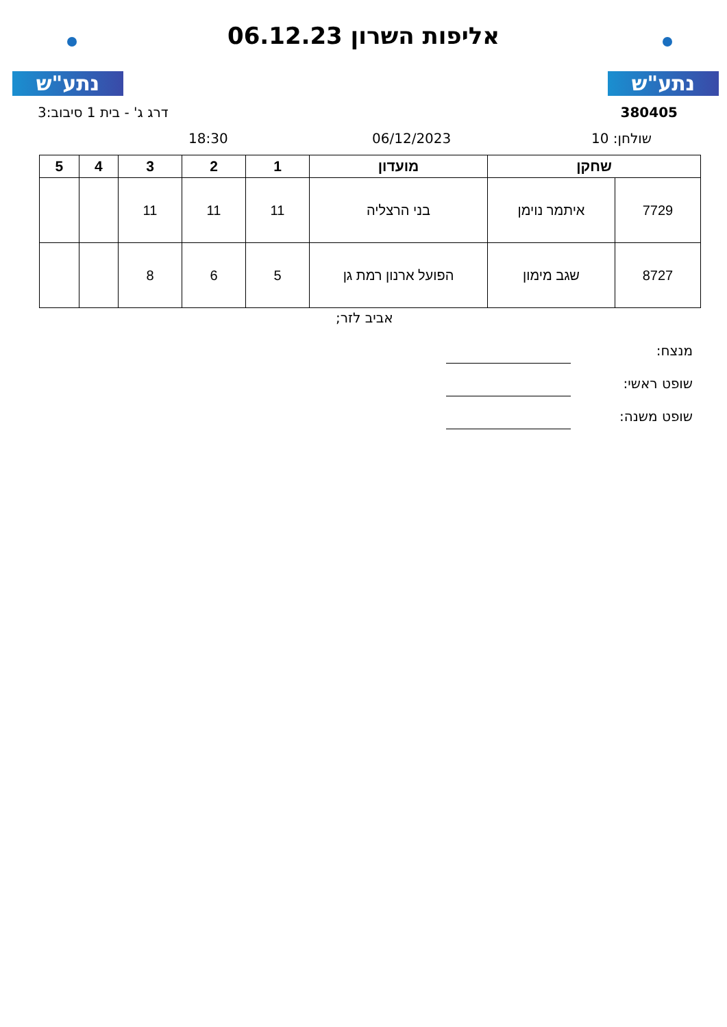נתע"ש נתע"ש
אליפות השרון 06.12.23
380405 דרג ג' - בית 1 סיבוב:3
שולחן: 10 06/12/2023
18:30
| שחקן | | מועדון | 1 | 2 | 3 | 4 | 5 |
| --- | --- | --- | --- | --- | --- | --- | --- |
| 7729 | איתמר נוימן | בני הרצליה | 11 | 11 | 11 | | |
| 8727 | שגב מימון | הפועל ארנון רמת גן | 5 | 6 | 8 | | |
אביב לזר;
מנצח:
שופט ראשי:
שופט משנה: